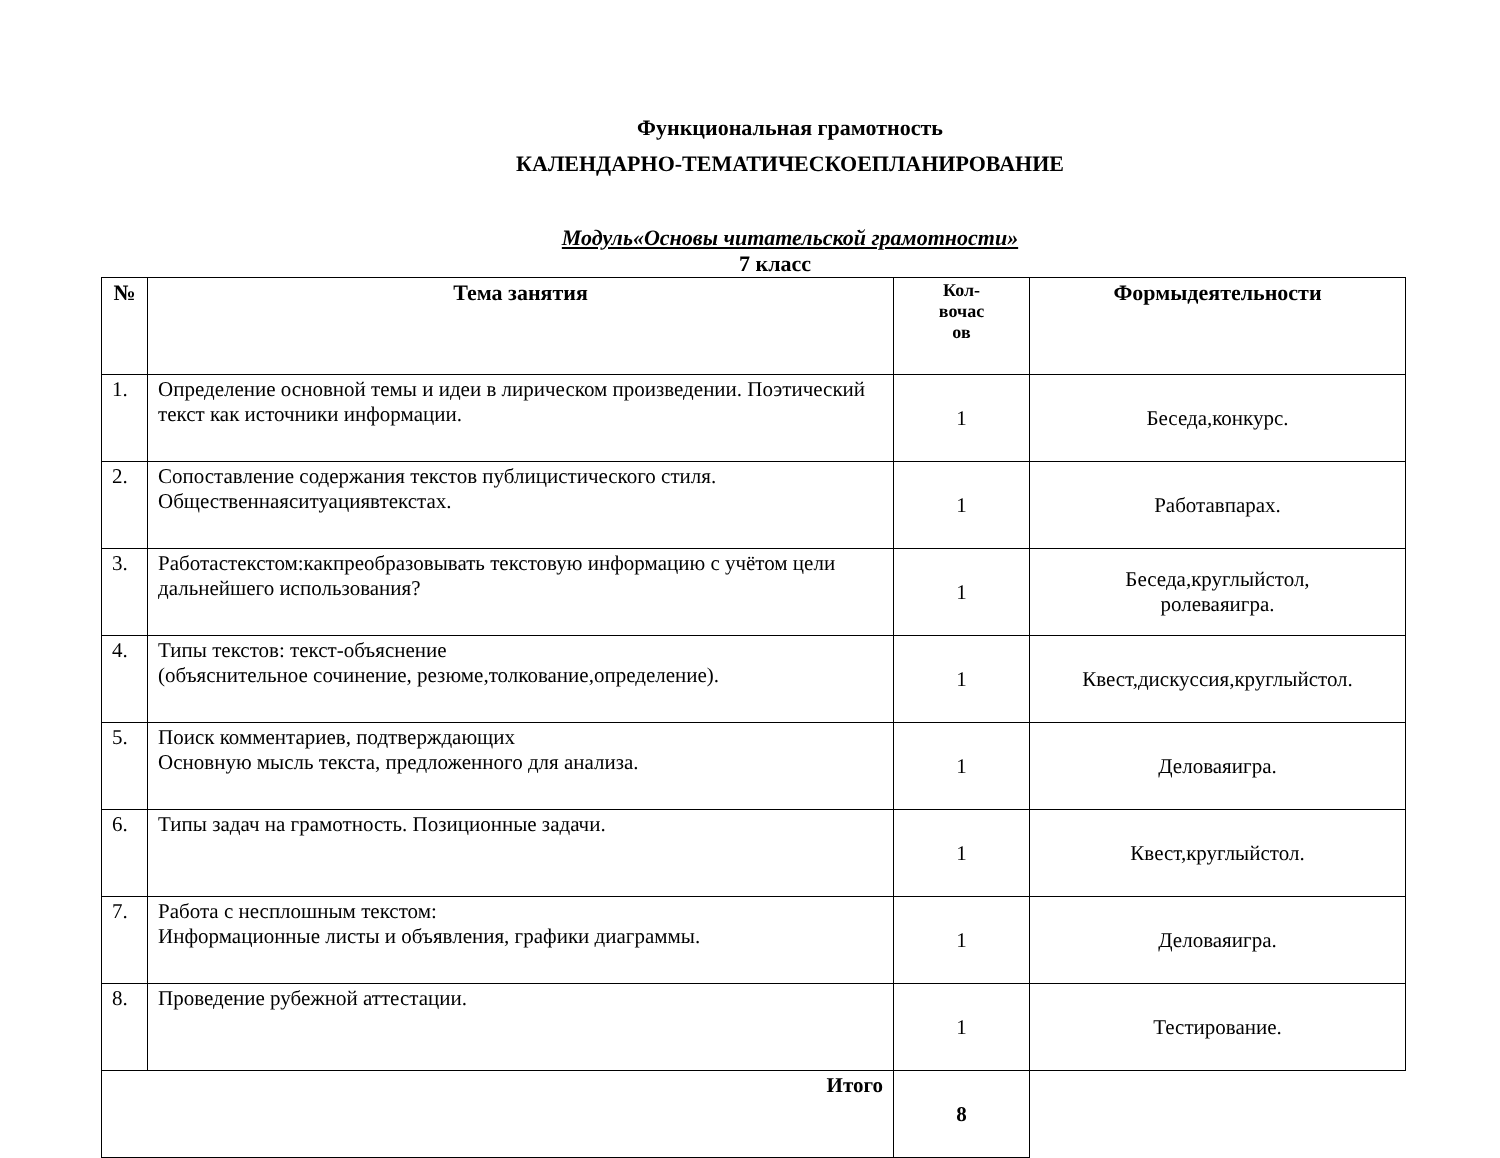Функциональная грамотность
КАЛЕНДАРНО-ТЕМАТИЧЕСКОЕПЛАНИРОВАНИЕ
Модуль«Основы читательской грамотности»
7 класс
| № | Тема занятия | Кол- вочас ов | Формыдеятельности |
| --- | --- | --- | --- |
| 1. | Определение основной темы и идеи в лирическом произведении. Поэтический текст как источники информации. | 1 | Беседа,конкурс. |
| 2. | Сопоставление содержания текстов публицистического стиля. Общественнаяситуациявтекстах. | 1 | Работавпарах. |
| 3. | Работастекстом:какпреобразовывать текстовую информацию с учётом цели дальнейшего использования? | 1 | Беседа,круглыйстол, ролеваяигра. |
| 4. | Типы текстов: текст-объяснение (объяснительное сочинение, резюме,толкование,определение). | 1 | Квест,дискуссия,круглыйстол. |
| 5. | Поиск комментариев, подтверждающих Основную мысль текста, предложенного для анализа. | 1 | Деловаяигра. |
| 6. | Типы задач на грамотность. Позиционные задачи. | 1 | Квест,круглыйстол. |
| 7. | Работа с несплошным текстом: Информационные листы и объявления, графики диаграммы. | 1 | Деловаяигра. |
| 8. | Проведение рубежной аттестации. | 1 | Тестирование. |
| Итого | | 8 | |